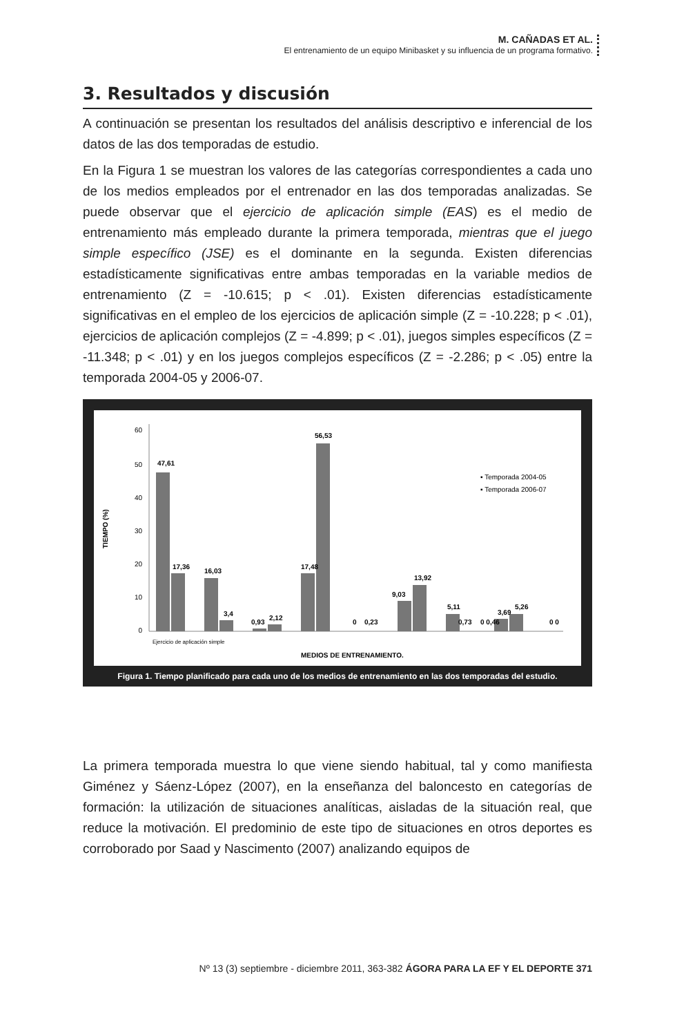M. CAÑADAS ET AL.
El entrenamiento de un equipo Minibasket y su influencia de un programa formativo.
3. Resultados y discusión
A continuación se presentan los resultados del análisis descriptivo e inferencial de los datos de las dos temporadas de estudio.
En la Figura 1 se muestran los valores de las categorías correspondientes a cada uno de los medios empleados por el entrenador en las dos temporadas analizadas. Se puede observar que el ejercicio de aplicación simple (EAS) es el medio de entrenamiento más empleado durante la primera temporada, mientras que el juego simple específico (JSE) es el dominante en la segunda. Existen diferencias estadísticamente significativas entre ambas temporadas en la variable medios de entrenamiento (Z = -10.615; p < .01). Existen diferencias estadísticamente significativas en el empleo de los ejercicios de aplicación simple (Z = -10.228; p < .01), ejercicios de aplicación complejos (Z = -4.899; p < .01), juegos simples específicos (Z = -11.348; p < .01) y en los juegos complejos específicos (Z = -2.286; p < .05) entre la temporada 2004-05 y 2006-07.
TIEMPO (%)
60
50
40
30
20
10
0
47,61
17,36
16,03
3,4
0,93
2,12
17,48
56,53
0
0,23
9,03
13,92
5,11
0,73
0 0,46
3,69
5,26
0 0
▪ Temporada 2004-05
▪ Temporada 2006-07
Ejercicio de aplicación simple
MEDIOS DE ENTRENAMIENTO.
Figura 1. Tiempo planificado para cada uno de los medios de entrenamiento en las dos temporadas del estudio.
La primera temporada muestra lo que viene siendo habitual, tal y como manifiesta Giménez y Sáenz-López (2007), en la enseñanza del baloncesto en categorías de formación: la utilización de situaciones analíticas, aisladas de la situación real, que reduce la motivación. El predominio de este tipo de situaciones en otros deportes es corroborado por Saad y Nascimento (2007) analizando equipos de
Nº 13 (3) septiembre - diciembre 2011, 363-382 ÁGORA PARA LA EF Y EL DEPORTE 371